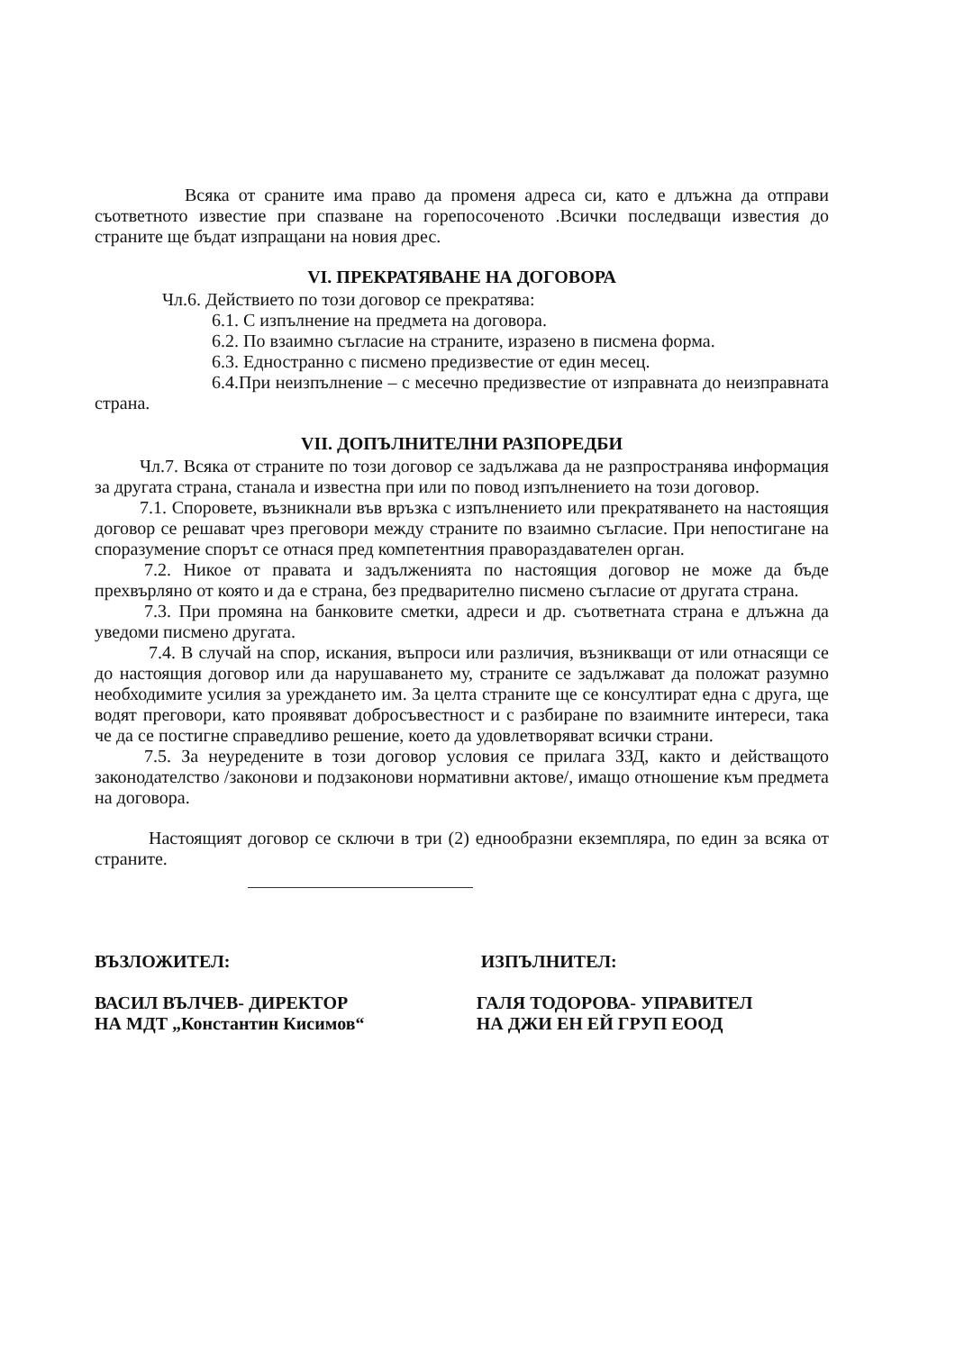Всяка от сраните има право да променя адреса си, като е длъжна да отправи съответното известие при спазване на горепосоченото .Всички последващи известия до страните ще бъдат изпращани на новия дрес.
VI. ПРЕКРАТЯВАНЕ НА ДОГОВОРА
Чл.6. Действието по този договор се прекратява:
6.1. С изпълнение на предмета на договора.
6.2. По взаимно съгласие на страните, изразено в писмена форма.
6.3. Едностранно с писмено предизвестие от един месец.
6.4.При неизпълнение – с месечно предизвестие от изправната до неизправната страна.
VII. ДОПЪЛНИТЕЛНИ РАЗПОРЕДБИ
Чл.7. Всяка от страните по този договор се задължава да не разпространява информация за другата страна, станала и известна при или по повод изпълнението на този договор.
7.1. Споровете, възникнали във връзка с изпълнението или прекратяването на настоящия договор се решават чрез преговори между страните по взаимно съгласие. При непостигане на споразумение спорът се отнася пред компетентния правораздавателен орган.
7.2. Никое от правата и задълженията по настоящия договор не може да бъде прехвърляно от която и да е страна, без предварително писмено съгласие от другата страна.
7.3. При промяна на банковите сметки, адреси и др. съответната страна е длъжна да уведоми писмено другата.
7.4. В случай на спор, искания, въпроси или различия, възникващи от или отнасящи се до настоящия договор или да нарушаването му, страните се задължават да положат разумно необходимите усилия за уреждането им. За целта страните ще се консултират една с друга, ще водят преговори, като проявяват добросъвестност и с разбиране по взаимните интереси, така че да се постигне справедливо решение, което да удовлетворяват всички страни.
7.5. За неуредените в този договор условия се прилага ЗЗД, както и действащото законодателство /законови и подзаконови нормативни актове/, имащо отношение към предмета на договора.
Настоящият договор се сключи в три (2) еднообразни екземпляра, по един за всяка от страните.
ВЪЗЛОЖИТЕЛ:
ВАСИЛ ВЪЛЧЕВ- ДИРЕКТОР
НА МДТ „Константин Кисимов“
ИЗПЪЛНИТЕЛ:
ГАЛЯ ТОДОРОВА- УПРАВИТЕЛ
НА ДЖИ ЕН ЕЙ ГРУП ЕООД